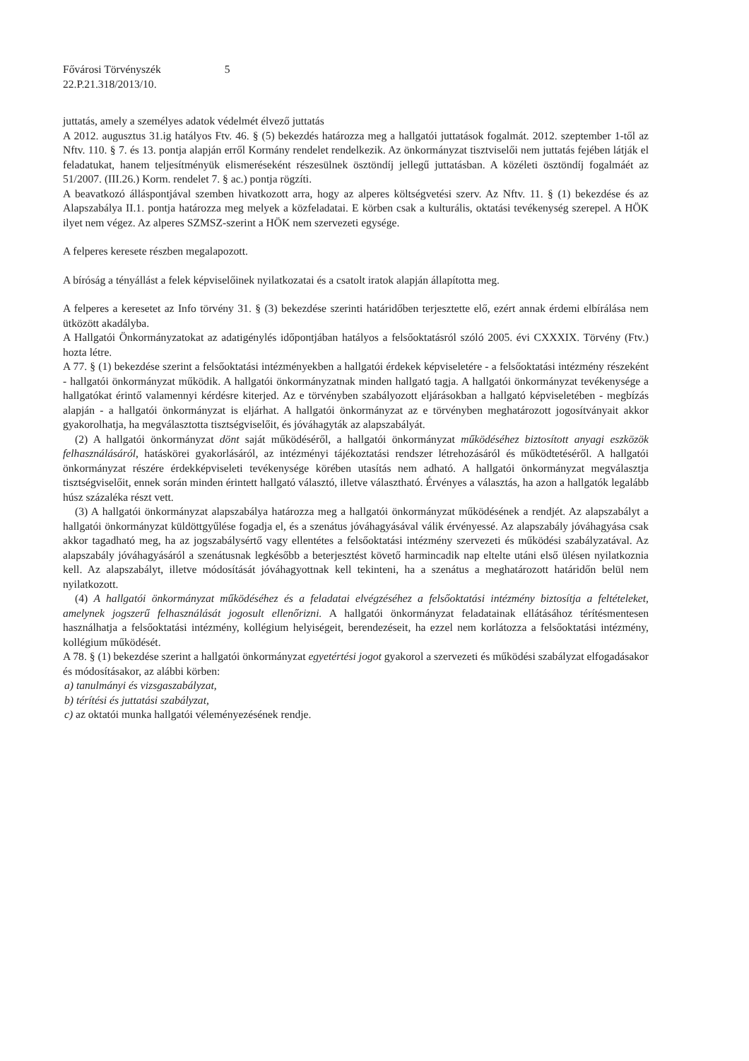Fővárosi Törvényszék
22.P.21.318/2013/10.
5
juttatás, amely a személyes adatok védelmét élvező juttatás
A 2012. augusztus 31.ig hatályos Ftv. 46. § (5) bekezdés határozza meg a hallgatói juttatások fogalmát. 2012. szeptember 1-től az Nftv. 110. § 7. és 13. pontja alapján erről Kormány rendelet rendelkezik. Az önkormányzat tisztviselői nem juttatás fejében látják el feladatukat, hanem teljesítményük elismeréseként részesülnek ösztöndíj jellegű juttatásban. A közéleti ösztöndíj fogalmáét az 51/2007. (III.26.) Korm. rendelet 7. § ac.) pontja rögzíti.
A beavatkozó álláspontjával szemben hivatkozott arra, hogy az alperes költségvetési szerv. Az Nftv. 11. § (1) bekezdése és az Alapszabálya II.1. pontja határozza meg melyek a közfeladatai. E körben csak a kulturális, oktatási tevékenység szerepel. A HÖK ilyet nem végez. Az alperes SZMSZ-szerint a HÖK nem szervezeti egysége.
A felperes keresete részben megalapozott.
A bíróság a tényállást a felek képviselőinek nyilatkozatai és a csatolt iratok alapján állapította meg.
A felperes a keresetet az Info törvény 31. § (3) bekezdése szerinti határidőben terjesztette elő, ezért annak érdemi elbírálása nem ütközött akadályba.
A Hallgatói Önkormányzatokat az adatigénylés időpontjában hatályos a felsőoktatásról szóló 2005. évi CXXXIX. Törvény (Ftv.) hozta létre.
A 77. § (1) bekezdése szerint a felsőoktatási intézményekben a hallgatói érdekek képviseletére - a felsőoktatási intézmény részeként - hallgatói önkormányzat működik. A hallgatói önkormányzatnak minden hallgató tagja. A hallgatói önkormányzat tevékenysége a hallgatókat érintő valamennyi kérdésre kiterjed. Az e törvényben szabályozott eljárásokban a hallgató képviseletében - megbízás alapján - a hallgatói önkormányzat is eljárhat. A hallgatói önkormányzat az e törvényben meghatározott jogosítványait akkor gyakorolhatja, ha megválasztotta tisztségviselőit, és jóváhagyták az alapszabályát.
(2) A hallgatói önkormányzat dönt saját működéséről, a hallgatói önkormányzat működéséhez biztosított anyagi eszközök felhasználásáról, hatáskörei gyakorlásáról, az intézményi tájékoztatási rendszer létrehozásáról és működtetéséről. A hallgatói önkormányzat részére érdekképviseleti tevékenysége körében utasítás nem adható. A hallgatói önkormányzat megválasztja tisztségviselőit, ennek során minden érintett hallgató választó, illetve választható. Érvényes a választás, ha azon a hallgatók legalább húsz százaléka részt vett.
(3) A hallgatói önkormányzat alapszabálya határozza meg a hallgatói önkormányzat működésének a rendjét. Az alapszabályt a hallgatói önkormányzat küldöttgyűlése fogadja el, és a szenátus jóváhagyásával válik érvényessé. Az alapszabály jóváhagyása csak akkor tagadható meg, ha az jogszabálysértő vagy ellentétes a felsőoktatási intézmény szervezeti és működési szabályzatával. Az alapszabály jóváhagyásáról a szenátusnak legkésőbb a beterjesztést követő harmincadik nap eltelte utáni első ülésen nyilatkoznia kell. Az alapszabályt, illetve módosítását jóváhagyottnak kell tekinteni, ha a szenátus a meghatározott határidőn belül nem nyilatkozott.
(4) A hallgatói önkormányzat működéséhez és a feladatai elvégzéséhez a felsőoktatási intézmény biztosítja a feltételeket, amelynek jogszerű felhasználását jogosult ellenőrizni. A hallgatói önkormányzat feladatainak ellátásához térítésmentesen használhatja a felsőoktatási intézmény, kollégium helyiségeit, berendezéseit, ha ezzel nem korlátozza a felsőoktatási intézmény, kollégium működését.
A 78. § (1) bekezdése szerint a hallgatói önkormányzat egyetértési jogot gyakorol a szervezeti és működési szabályzat elfogadásakor és módosításakor, az alábbi körben:
a) tanulmányi és vizsgaszabályzat,
b) térítési és juttatási szabályzat,
c) az oktatói munka hallgatói véleményezésének rendje.